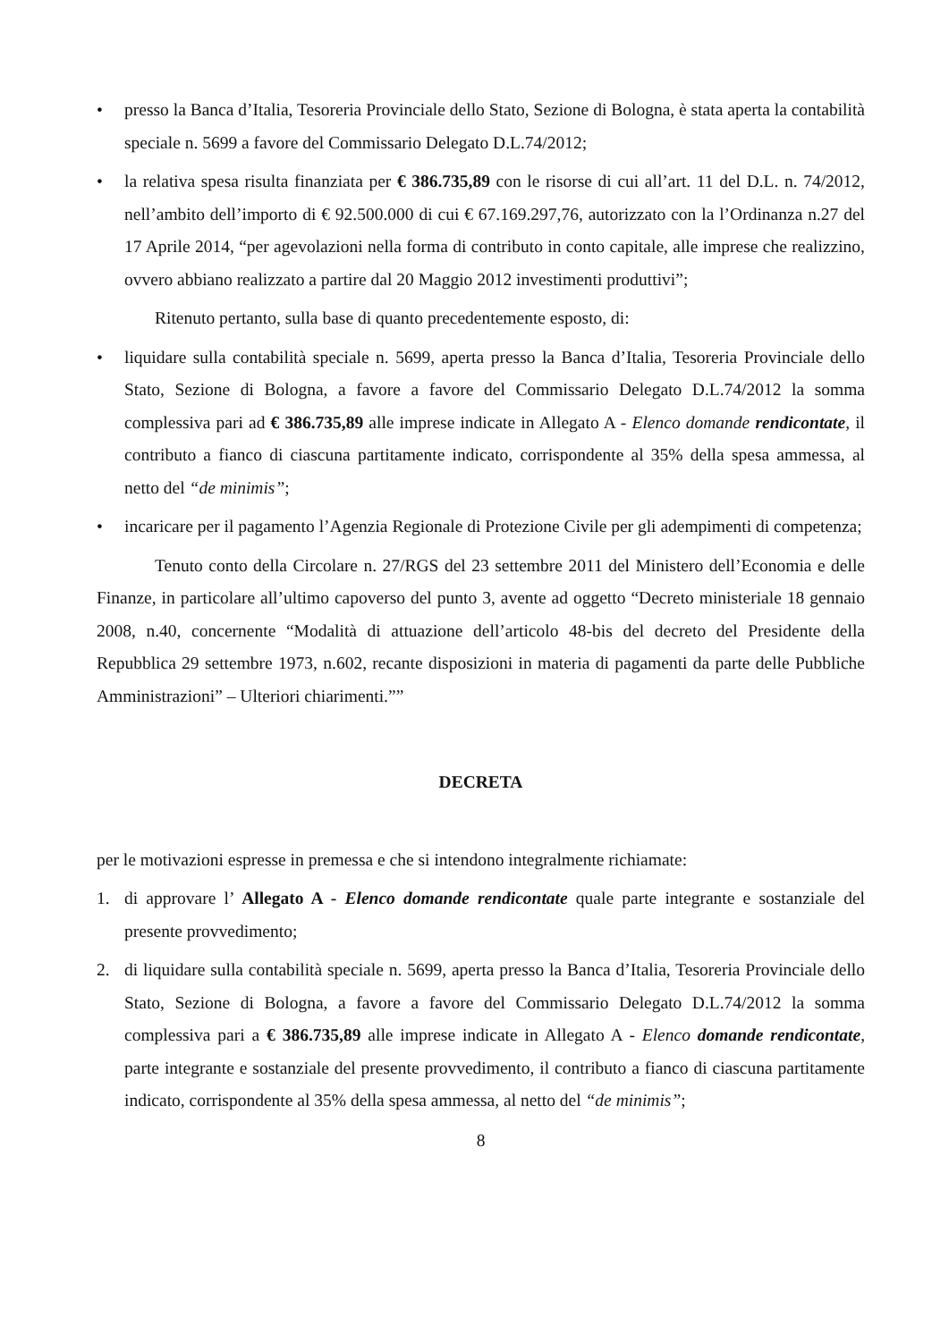• presso la Banca d’Italia, Tesoreria Provinciale dello Stato, Sezione di Bologna, è stata aperta la contabilità speciale n. 5699 a favore del Commissario Delegato D.L.74/2012;
• la relativa spesa risulta finanziata per € 386.735,89 con le risorse di cui all’art. 11 del D.L. n. 74/2012, nell’ambito dell’importo di € 92.500.000 di cui € 67.169.297,76, autorizzato con la l’Ordinanza n.27 del 17 Aprile 2014, “per agevolazioni nella forma di contributo in conto capitale, alle imprese che realizzino, ovvero abbiano realizzato a partire dal 20 Maggio 2012 investimenti produttivi”;
Ritenuto pertanto, sulla base di quanto precedentemente esposto, di:
• liquidare sulla contabilità speciale n. 5699, aperta presso la Banca d’Italia, Tesoreria Provinciale dello Stato, Sezione di Bologna, a favore a favore del Commissario Delegato D.L.74/2012 la somma complessiva pari ad € 386.735,89 alle imprese indicate in Allegato A - Elenco domande rendicontate, il contributo a fianco di ciascuna partitamente indicato, corrispondente al 35% della spesa ammessa, al netto del “de minimis”;
• incaricare per il pagamento l’Agenzia Regionale di Protezione Civile per gli adempimenti di competenza;
Tenuto conto della Circolare n. 27/RGS del 23 settembre 2011 del Ministero dell’Economia e delle Finanze, in particolare all’ultimo capoverso del punto 3, avente ad oggetto “Decreto ministeriale 18 gennaio 2008, n.40, concernente “Modalità di attuazione dell’articolo 48-bis del decreto del Presidente della Repubblica 29 settembre 1973, n.602, recante disposizioni in materia di pagamenti da parte delle Pubbliche Amministrazioni” – Ulteriori chiarimenti.””
DECRETA
per le motivazioni espresse in premessa e che si intendono integralmente richiamate:
1. di approvare l’ Allegato A - Elenco domande rendicontate quale parte integrante e sostanziale del presente provvedimento;
2. di liquidare sulla contabilità speciale n. 5699, aperta presso la Banca d’Italia, Tesoreria Provinciale dello Stato, Sezione di Bologna, a favore a favore del Commissario Delegato D.L.74/2012 la somma complessiva pari a € 386.735,89 alle imprese indicate in Allegato A - Elenco domande rendicontate, parte integrante e sostanziale del presente provvedimento, il contributo a fianco di ciascuna partitamente indicato, corrispondente al 35% della spesa ammessa, al netto del “de minimis”;
8